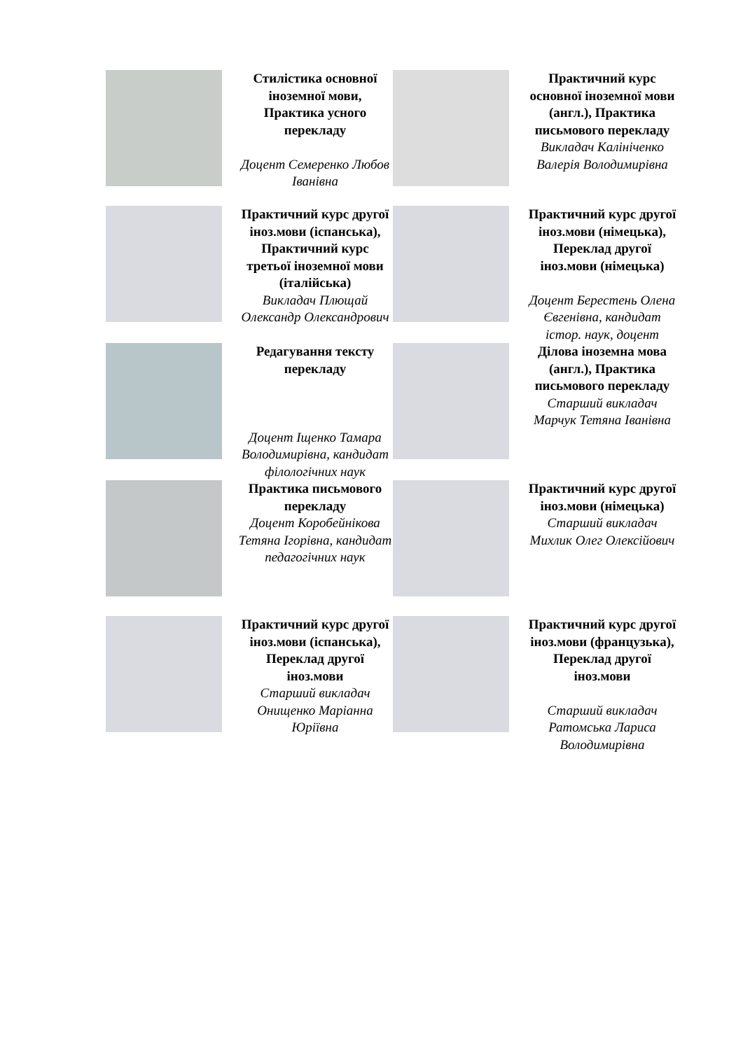| | Стилістика основної іноземної мови, Практика усного перекладу Доцент Семеренко Любов Іванівна | | Практичний курс основної іноземної мови (англ.), Практика письмового перекладу Викладач Калініченко Валерія Володимирівна |
| | Практичний курс другої іноз.мови (іспанська), Практичний курс третьої іноземної мови (італійська) Викладач Плющай Олександр Олександрович | | Практичний курс другої іноз.мови (німецька), Переклад другої іноз.мови (німецька) Доцент Берестень Олена Євгенівна, кандидат істор. наук, доцент |
| | Редагування тексту перекладу Доцент Іщенко Тамара Володимирівна, кандидат філологічних наук | | Ділова іноземна мова (англ.), Практика письмового перекладу Старший викладач Марчук Тетяна Іванівна |
| | Практика письмового перекладу Доцент Коробейнікова Тетяна Ігорівна, кандидат педагогічних наук | | Практичний курс другої іноз.мови (німецька) Старший викладач Михлик Олег Олексійович |
| | Практичний курс другої іноз.мови (іспанська), Переклад другої іноз.мови Старший викладач Онищенко Маріанна Юріївна | | Практичний курс другої іноз.мови (французька), Переклад другої іноз.мови Старший викладач Ратомська Лариса Володимирівна |